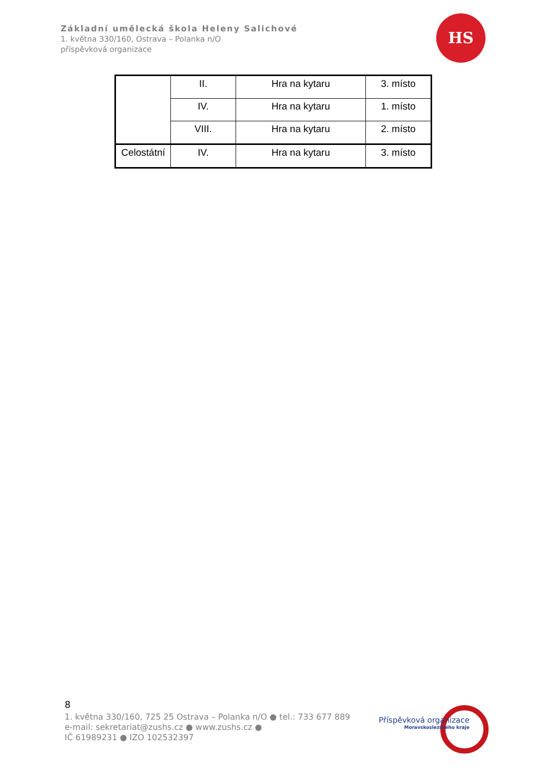Základní umělecká škola Heleny Salichové
1. května 330/160, Ostrava – Polanka n/O
příspěvková organizace
HS
| | II. | Hra na kytaru | 3. místo |
| | IV. | Hra na kytaru | 1. místo |
| | VIII. | Hra na kytaru | 2. místo |
| Celostátní | IV. | Hra na kytaru | 3. místo |
8
1. května 330/160, 725 25 Ostrava – Polanka n/O ● tel.: 733 677 889
e-mail: sekretariat@zushs.cz ● www.zushs.cz ●
IČ 61989231 ● IZO 102532397
Příspěvková organizace
Moravskoslezského kraje